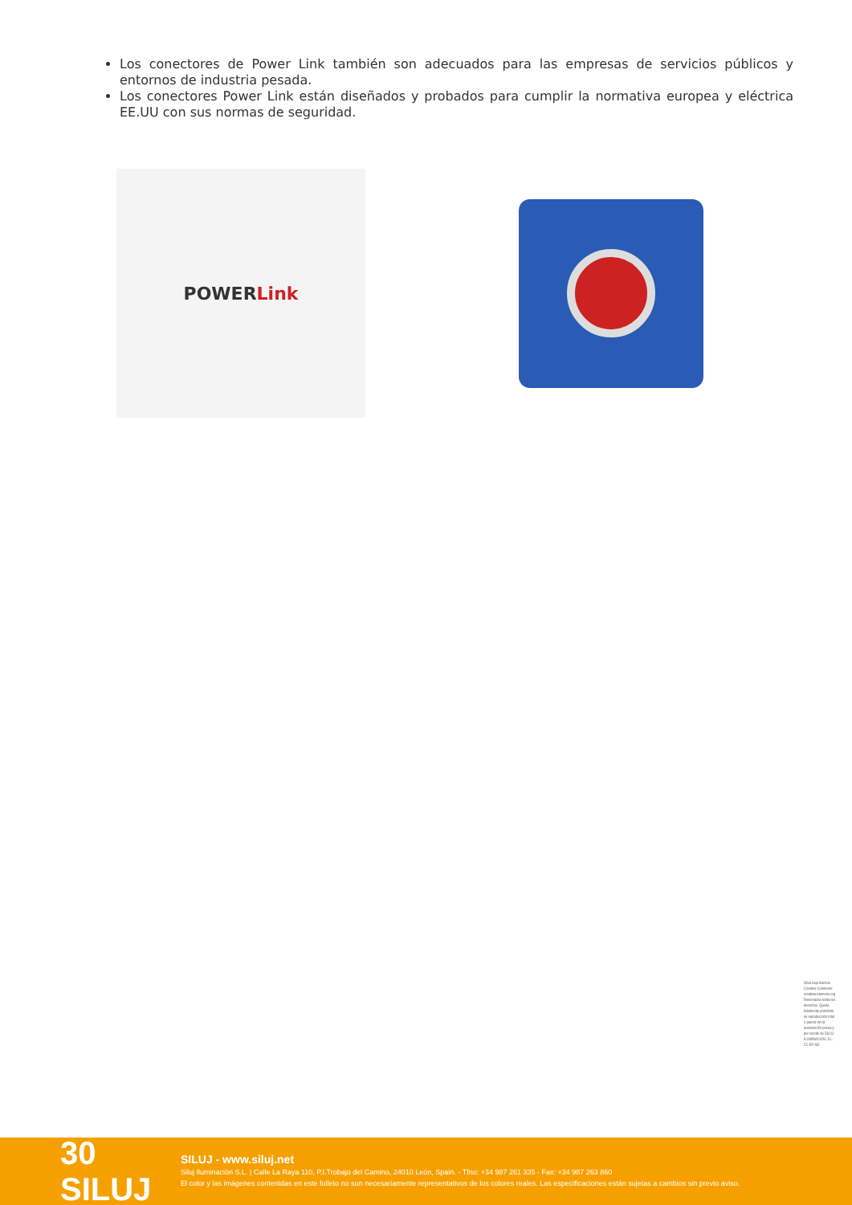Los conectores de Power Link también son adecuados para las empresas de servicios públicos y entornos de industria pesada.
Los conectores Power Link están diseñados y probados para cumplir la normativa europea y eléctrica EE.UU con sus normas de seguridad.
POWERLink
Obra bajo licencia Creative Commons: creativecommons.org Reservados todos los derechos. Queda totalmente prohibido su reproducción total o parcial sin la autorización previa y por escrito de SILUJ ILUMINACIÓN, S.L.
CC BY ND
30 SILUJ
SILUJ - www.siluj.net
Siluj Iluminación S.L. | Calle La Raya 110, P.I.Trobajo del Camino, 24010 León, Spain. - Tfno: +34 987 261 335 - Fax: +34 987 263 860
El color y las imágenes contenidas en este folleto no son necesariamente representativos de los colores reales. Las especificaciones están sujetas a cambios sin previo aviso.